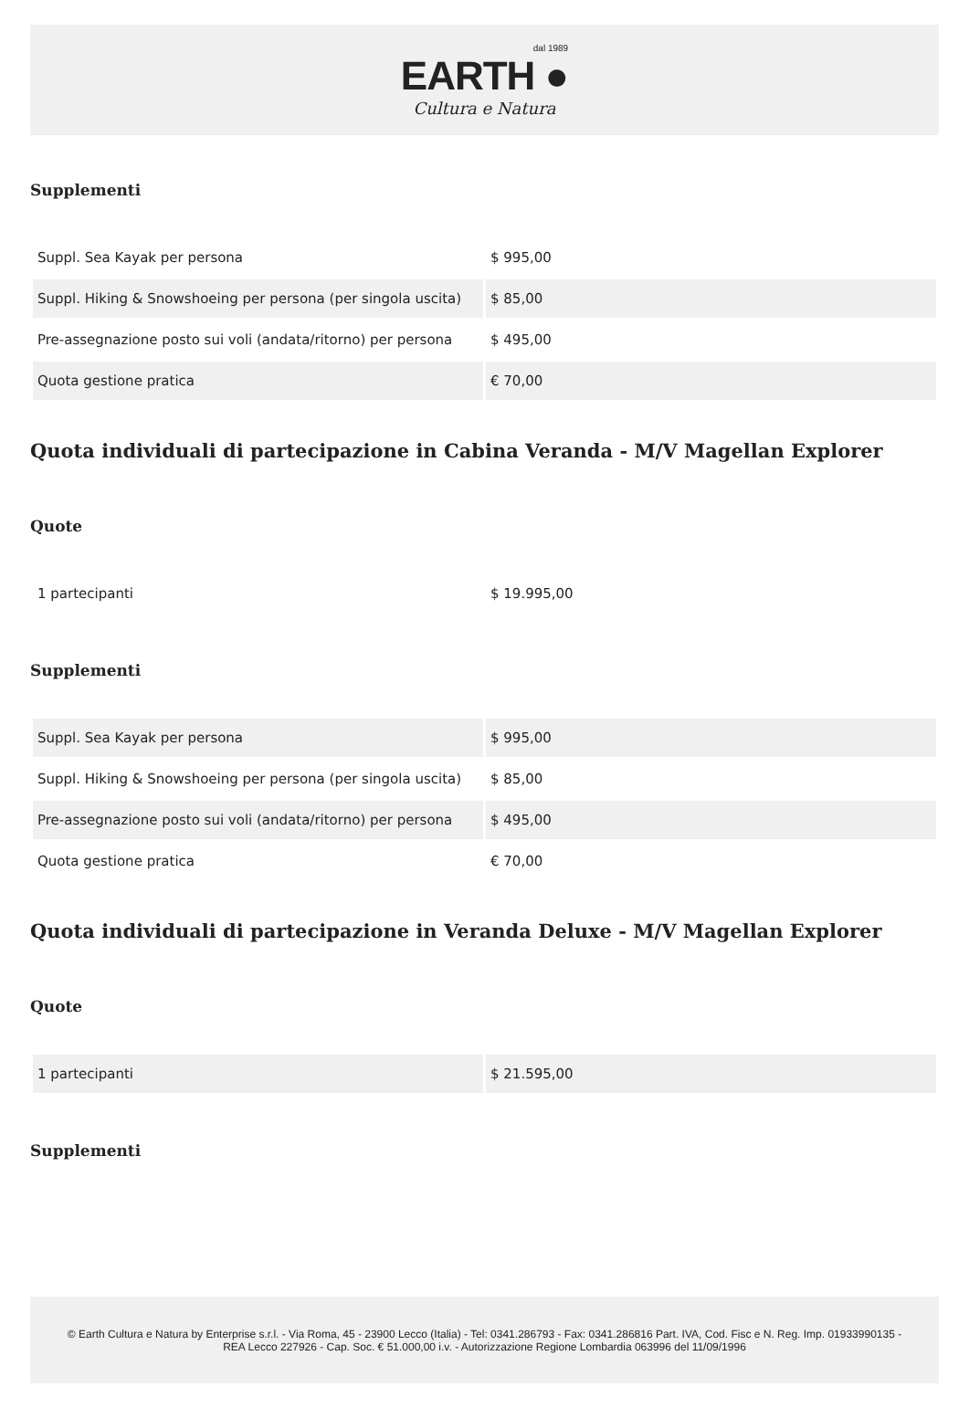dal 1989
EARTH ●
Cultura e Natura
Supplementi
| Suppl. Sea Kayak per persona | $ 995,00 |
| Suppl. Hiking & Snowshoeing per persona (per singola uscita) | $ 85,00 |
| Pre-assegnazione posto sui voli (andata/ritorno) per persona | $ 495,00 |
| Quota gestione pratica | € 70,00 |
Quota individuali di partecipazione in Cabina Veranda - M/V Magellan Explorer
Quote
| 1 partecipanti | $ 19.995,00 |
Supplementi
| Suppl. Sea Kayak per persona | $ 995,00 |
| Suppl. Hiking & Snowshoeing per persona (per singola uscita) | $ 85,00 |
| Pre-assegnazione posto sui voli (andata/ritorno) per persona | $ 495,00 |
| Quota gestione pratica | € 70,00 |
Quota individuali di partecipazione in Veranda Deluxe - M/V Magellan Explorer
Quote
| 1 partecipanti | $ 21.595,00 |
Supplementi
© Earth Cultura e Natura by Enterprise s.r.l. - Via Roma, 45 - 23900 Lecco (Italia) - Tel: 0341.286793 - Fax: 0341.286816 Part. IVA, Cod. Fisc e N. Reg. Imp. 01933990135 - REA Lecco 227926 - Cap. Soc. € 51.000,00 i.v. - Autorizzazione Regione Lombardia 063996 del 11/09/1996